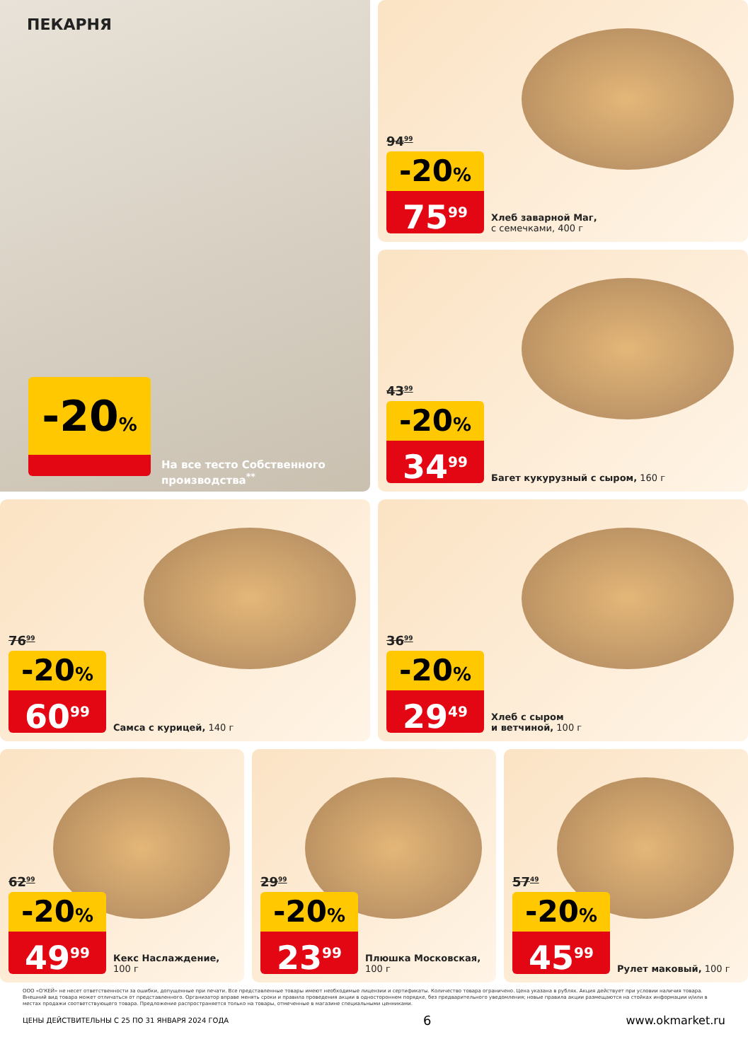ПЕКАРНЯ
-20%
На все тесто Собственного
производства<sup>**</sup>
94<sup>99</sup>
-20%
75<sup>99</sup>
Хлеб заварной Маг,
с семечками, 400 г
43<sup>99</sup>
-20%
34<sup>99</sup>
Багет кукурузный с сыром, 160 г
76<sup>99</sup>
-20%
60<sup>99</sup>
Самса с курицей, 140 г
36<sup>99</sup>
-20%
29<sup>49</sup>
Хлеб с сыром
и ветчиной, 100 г
62<sup>99</sup>
-20%
49<sup>99</sup>
Кекс Наслаждение,
100 г
29<sup>99</sup>
-20%
23<sup>99</sup>
Плюшка Московская,
100 г
57<sup>49</sup>
-20%
45<sup>99</sup>
Рулет маковый, 100 г
ООО «О'КЕЙ» не несет ответственности за ошибки, допущенные при печати. Все представленные товары имеют необходимые лицензии и сертификаты. Количество товара ограничено. Цена указана в рублях. Акция действует при условии наличия товара. Внешний вид товара может отличаться от представленного. Организатор вправе менять сроки и правила проведения акции в одностороннем порядке, без предварительного уведомления; новые правила акции размещаются на стойках информации и/или в местах продажи соответствующего товара. Предложение распространяется только на товары, отмеченные в магазине специальными ценниками.
ЦЕНЫ ДЕЙСТВИТЕЛЬНЫ С 25 ПО 31 ЯНВАРЯ 2024 ГОДА 6 www.okmarket.ru